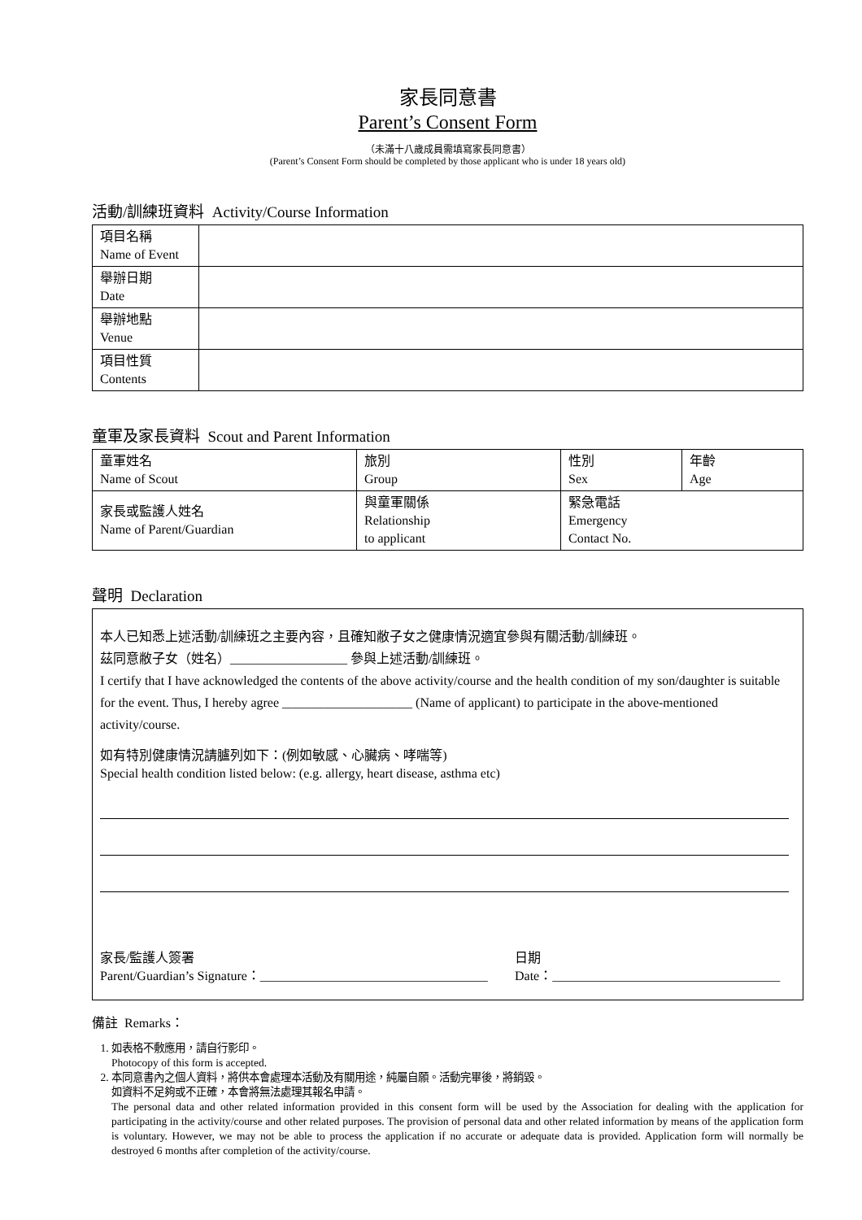家長同意書
Parent’s Consent Form
（未滿十八歲成員需填寫家長同意書）
(Parent’s Consent Form should be completed by those applicant who is under 18 years old)
活動/訓練班資料 Activity/Course Information
| 項目名稱 Name of Event | |
| 舉辦日期 Date | |
| 舉辦地點 Venue | |
| 項目性質 Contents | |
童軍及家長資料 Scout and Parent Information
| 童軍姓名 Name of Scout | 旅別 Group | 性別 Sex | 年齡 Age |
| 家長或監護人姓名 Name of Parent/Guardian | 與童軍關係 Relationship to applicant | 緊急電話 Emergency Contact No. | |
聲明 Declaration
本人已知悉上述活動/訓練班之主要內容，且確知敝子女之健康情況適宜參與有關活動/訓練班。
茲同意敝子女（姓名）__________________ 參與上述活動/訓練班。
I certify that I have acknowledged the contents of the above activity/course and the health condition of my son/daughter is suitable for the event. Thus, I hereby agree ____________________ (Name of applicant) to participate in the above-mentioned activity/course.
如有特別健康情況請臚列如下：(例如敏感、心臟病、哮喘等)
Special health condition listed below: (e.g. allergy, heart disease, asthma etc)
家長/監護人簽署
Parent/Guardian’s Signature：___________________________________
日期
Date：___________________________________
備註 Remarks：
1. 如表格不敷應用，請自行影印。
Photocopy of this form is accepted.
2. 本同意書內之個人資料，將供本會處理本活動及有關用途，純屬自願。活動完畢後，將銷毀。
如資料不足夠或不正確，本會將無法處理其報名申請。
The personal data and other related information provided in this consent form will be used by the Association for dealing with the application for participating in the activity/course and other related purposes. The provision of personal data and other related information by means of the application form is voluntary. However, we may not be able to process the application if no accurate or adequate data is provided. Application form will normally be destroyed 6 months after completion of the activity/course.